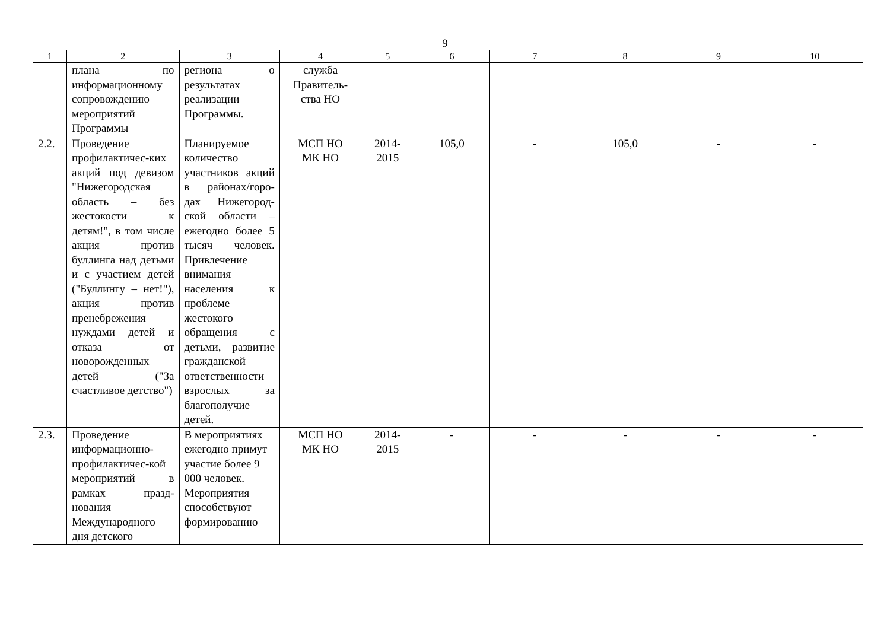9
| 1 | 2 | 3 | 4 | 5 | 6 | 7 | 8 | 9 | 10 |
| --- | --- | --- | --- | --- | --- | --- | --- | --- | --- |
| | плана по информационному сопровождению мероприятий Программы | региона о результатах реализации Программы. | служба Правитель-ства НО | | | | | | |
| 2.2. | Проведение профилактичес-ких акций под девизом "Нижегородская область – без жестокости к детям!", в том числе акция против буллинга над детьми и с участием детей ("Буллингу – нет!"), акция против пренебрежения нуждами детей и отказа от новорожденных детей ("За счастливое детство") | Планируемое количество участников акций в районах/горо-дах Нижегород-ской области – ежегодно более 5 тысяч человек. Привлечение внимания населения к проблеме жестокого обращения с детьми, развитие гражданской ответственности взрослых за благополучие детей. | МСП НО МК НО | 2014- 2015 | 105,0 | - | 105,0 | - | - |
| 2.3. | Проведение информационно-профилактичес-кой мероприятий в рамках празд-нования Международного дня детского | В мероприятиях ежегодно примут участие более 9 000 человек. Мероприятия способствуют формированию | МСП НО МК НО | 2014- 2015 | - | - | - | - | - |